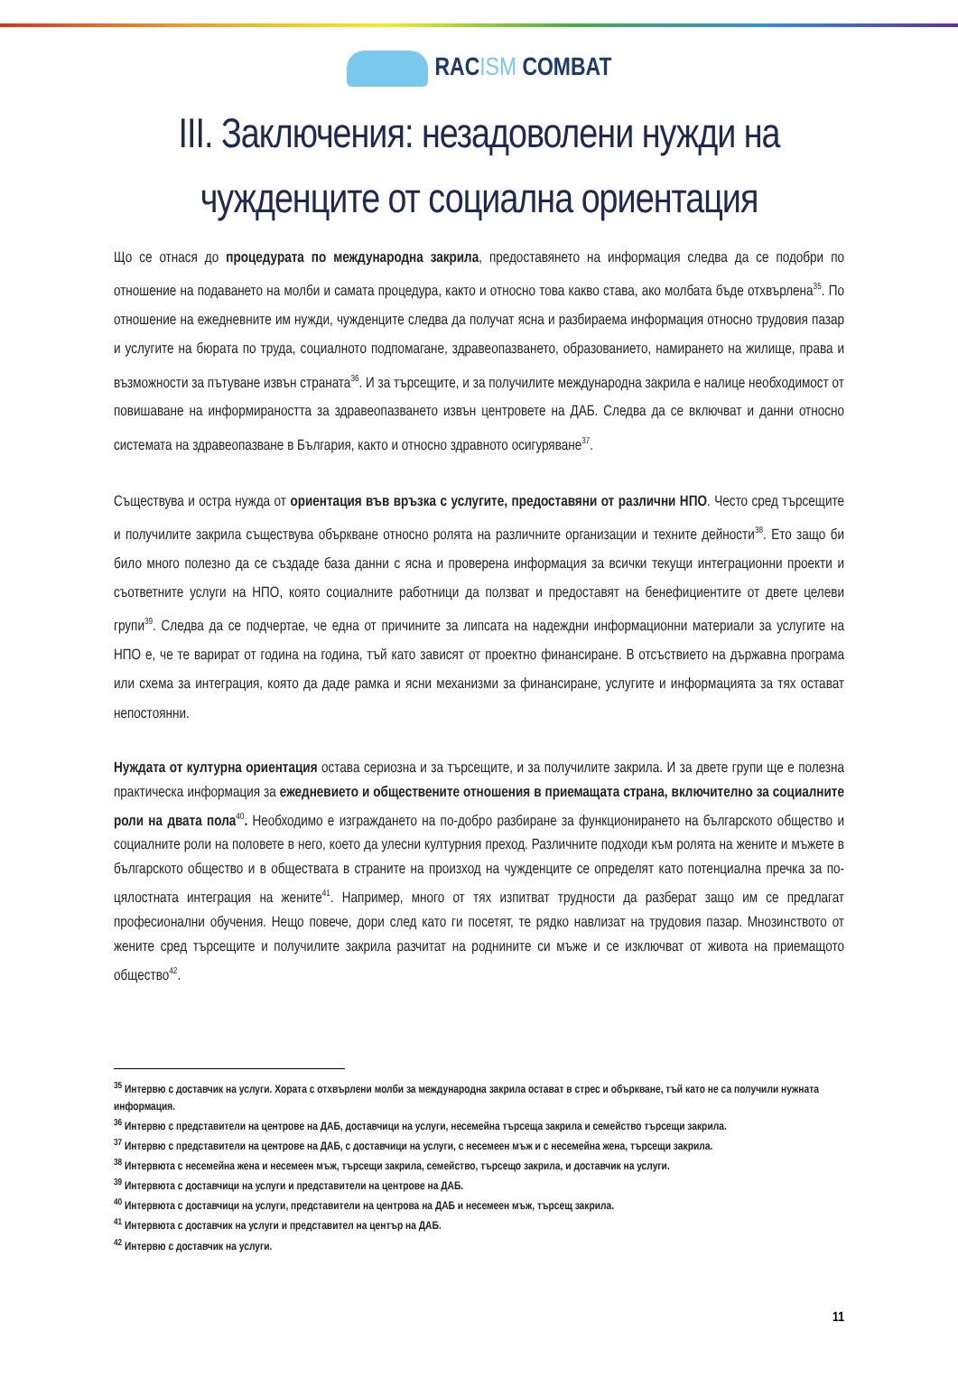RACISM COMBAT
III. Заключения: незадоволени нужди на чужденците от социална ориентация
Що се отнася до процедурата по международна закрила, предоставянето на информация следва да се подобри по отношение на подаването на молби и самата процедура, както и относно това какво става, ако молбата бъде отхвърлена<sup>35</sup>. По отношение на ежедневните им нужди, чужденците следва да получат ясна и разбираема информация относно трудовия пазар и услугите на бюрата по труда, социалното подпомагане, здравеопазването, образованието, намирането на жилище, права и възможности за пътуване извън страната<sup>36</sup>. И за търсещите, и за получилите международна закрила е налице необходимост от повишаване на информираността за здравеопазването извън центровете на ДАБ. Следва да се включват и данни относно системата на здравеопазване в България, както и относно здравното осигуряване<sup>37</sup>.
Съществува и остра нужда от ориентация във връзка с услугите, предоставяни от различни НПО. Често сред търсещите и получилите закрила съществува объркване относно ролята на различните организации и техните дейности<sup>38</sup>. Ето защо би било много полезно да се създаде база данни с ясна и проверена информация за всички текущи интеграционни проекти и съответните услуги на НПО, която социалните работници да ползват и предоставят на бенефициентите от двете целеви групи<sup>39</sup>. Следва да се подчертае, че една от причините за липсата на надеждни информационни материали за услугите на НПО е, че те варират от година на година, тъй като зависят от проектно финансиране. В отсъствието на държавна програма или схема за интеграция, която да даде рамка и ясни механизми за финансиране, услугите и информацията за тях остават непостоянни.
Нуждата от културна ориентация остава сериозна и за търсещите, и за получилите закрила. И за двете групи ще е полезна практическа информация за ежедневието и обществените отношения в приемащата страна, включително за социалните роли на двата пола<sup>40</sup>. Необходимо е изграждането на по-добро разбиране за функционирането на българското общество и социалните роли на половете в него, което да улесни културния преход. Различните подходи към ролята на жените и мъжете в българското общество и в обществата в страните на произход на чужденците се определят като потенциална пречка за по-цялостната интеграция на жените<sup>41</sup>. Например, много от тях изпитват трудности да разберат защо им се предлагат професионални обучения. Нещо повече, дори след като ги посетят, те рядко навлизат на трудовия пазар. Мнозинството от жените сред търсещите и получилите закрила разчитат на роднините си мъже и се изключват от живота на приемащото общество<sup>42</sup>.
<sup>35</sup> Интервю с доставчик на услуги. Хората с отхвърлени молби за международна закрила остават в стрес и объркване, тъй като не са получили нужната информация.
<sup>36</sup> Интервю с представители на центрове на ДАБ, доставчици на услуги, несемейна търсеща закрила и семейство търсещи закрила.
<sup>37</sup> Интервю с представители на центрове на ДАБ, с доставчици на услуги, с несемеен мъж и с несемейна жена, търсещи закрила.
<sup>38</sup> Интервюта с несемейна жена и несемеен мъж, търсещи закрила, семейство, търсещо закрила, и доставчик на услуги.
<sup>39</sup> Интервюта с доставчици на услуги и представители на центрове на ДАБ.
<sup>40</sup> Интервюта с доставчици на услуги, представители на центрова на ДАБ и несемеен мъж, търсещ закрила.
<sup>41</sup> Интервюта с доставчик на услуги и представител на център на ДАБ.
<sup>42</sup> Интервю с доставчик на услуги.
11